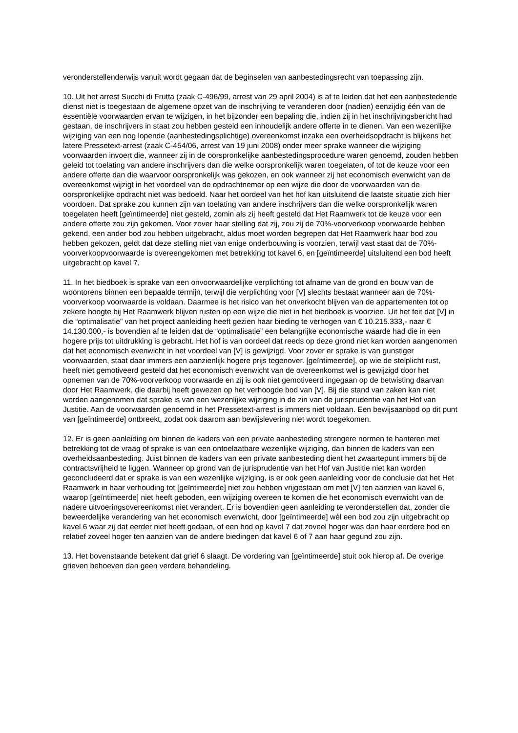veronderstellenderwijs vanuit wordt gegaan dat de beginselen van aanbestedingsrecht van toepassing zijn.
10. Uit het arrest Succhi di Frutta (zaak C-496/99, arrest van 29 april 2004) is af te leiden dat het een aanbestedende dienst niet is toegestaan de algemene opzet van de inschrijving te veranderen door (nadien) eenzijdig één van de essentiële voorwaarden ervan te wijzigen, in het bijzonder een bepaling die, indien zij in het inschrijvingsbericht had gestaan, de inschrijvers in staat zou hebben gesteld een inhoudelijk andere offerte in te dienen. Van een wezenlijke wijziging van een nog lopende (aanbestedingsplichtige) overeenkomst inzake een overheidsopdracht is blijkens het latere Pressetext-arrest (zaak C-454/06, arrest van 19 juni 2008) onder meer sprake wanneer die wijziging voorwaarden invoert die, wanneer zij in de oorspronkelijke aanbestedingsprocedure waren genoemd, zouden hebben geleid tot toelating van andere inschrijvers dan die welke oorspronkelijk waren toegelaten, of tot de keuze voor een andere offerte dan die waarvoor oorspronkelijk was gekozen, en ook wanneer zij het economisch evenwicht van de overeenkomst wijzigt in het voordeel van de opdrachtnemer op een wijze die door de voorwaarden van de oorspronkelijke opdracht niet was bedoeld. Naar het oordeel van het hof kan uitsluitend die laatste situatie zich hier voordoen. Dat sprake zou kunnen zijn van toelating van andere inschrijvers dan die welke oorspronkelijk waren toegelaten heeft [geïntimeerde] niet gesteld, zomin als zij heeft gesteld dat Het Raamwerk tot de keuze voor een andere offerte zou zijn gekomen. Voor zover haar stelling dat zij, zou zij de 70%-voorverkoop voorwaarde hebben gekend, een ander bod zou hebben uitgebracht, aldus moet worden begrepen dat Het Raamwerk haar bod zou hebben gekozen, geldt dat deze stelling niet van enige onderbouwing is voorzien, terwijl vast staat dat de 70%-voorverkoopvoorwaarde is overeengekomen met betrekking tot kavel 6, en [geïntimeerde] uitsluitend een bod heeft uitgebracht op kavel 7.
11. In het biedboek is sprake van een onvoorwaardelijke verplichting tot afname van de grond en bouw van de woontorens binnen een bepaalde termijn, terwijl die verplichting voor [V] slechts bestaat wanneer aan de 70%-voorverkoop voorwaarde is voldaan. Daarmee is het risico van het onverkocht blijven van de appartementen tot op zekere hoogte bij Het Raamwerk blijven rusten op een wijze die niet in het biedboek is voorzien. Uit het feit dat [V] in die “optimalisatie” van het project aanleiding heeft gezien haar bieding te verhogen van € 10.215.333,- naar € 14.130.000,- is bovendien af te leiden dat de “optimalisatie” een belangrijke economische waarde had die in een hogere prijs tot uitdrukking is gebracht. Het hof is van oordeel dat reeds op deze grond niet kan worden aangenomen dat het economisch evenwicht in het voordeel van [V] is gewijzigd. Voor zover er sprake is van gunstiger voorwaarden, staat daar immers een aanzienlijk hogere prijs tegenover. [geïntimeerde], op wie de stelplicht rust, heeft niet gemotiveerd gesteld dat het economisch evenwicht van de overeenkomst wel is gewijzigd door het opnemen van de 70%-voorverkoop voorwaarde en zij is ook niet gemotiveerd ingegaan op de betwisting daarvan door Het Raamwerk, die daarbij heeft gewezen op het verhoogde bod van [V]. Bij die stand van zaken kan niet worden aangenomen dat sprake is van een wezenlijke wijziging in de zin van de jurisprudentie van het Hof van Justitie. Aan de voorwaarden genoemd in het Pressetext-arrest is immers niet voldaan. Een bewijsaanbod op dit punt van [geïntimeerde] ontbreekt, zodat ook daarom aan bewijslevering niet wordt toegekomen.
12. Er is geen aanleiding om binnen de kaders van een private aanbesteding strengere normen te hanteren met betrekking tot de vraag of sprake is van een ontoelaatbare wezenlijke wijziging, dan binnen de kaders van een overheidsaanbesteding. Juist binnen de kaders van een private aanbesteding dient het zwaartepunt immers bij de contractsvrijheid te liggen. Wanneer op grond van de jurisprudentie van het Hof van Justitie niet kan worden geconcludeerd dat er sprake is van een wezenlijke wijziging, is er ook geen aanleiding voor de conclusie dat het Het Raamwerk in haar verhouding tot [geïntimeerde] niet zou hebben vrijgestaan om met [V] ten aanzien van kavel 6, waarop [geïntimeerde] niet heeft geboden, een wijziging overeen te komen die het economisch evenwicht van de nadere uitvoeringsovereenkomst niet verandert. Er is bovendien geen aanleiding te veronderstellen dat, zonder die beweerdelijke verandering van het economisch evenwicht, door [geïntimeerde] wèl een bod zou zijn uitgebracht op kavel 6 waar zij dat eerder niet heeft gedaan, of een bod op kavel 7 dat zoveel hoger was dan haar eerdere bod en relatief zoveel hoger ten aanzien van de andere biedingen dat kavel 6 of 7 aan haar gegund zou zijn.
13. Het bovenstaande betekent dat grief 6 slaagt. De vordering van [geïntimeerde] stuit ook hierop af. De overige grieven behoeven dan geen verdere behandeling.